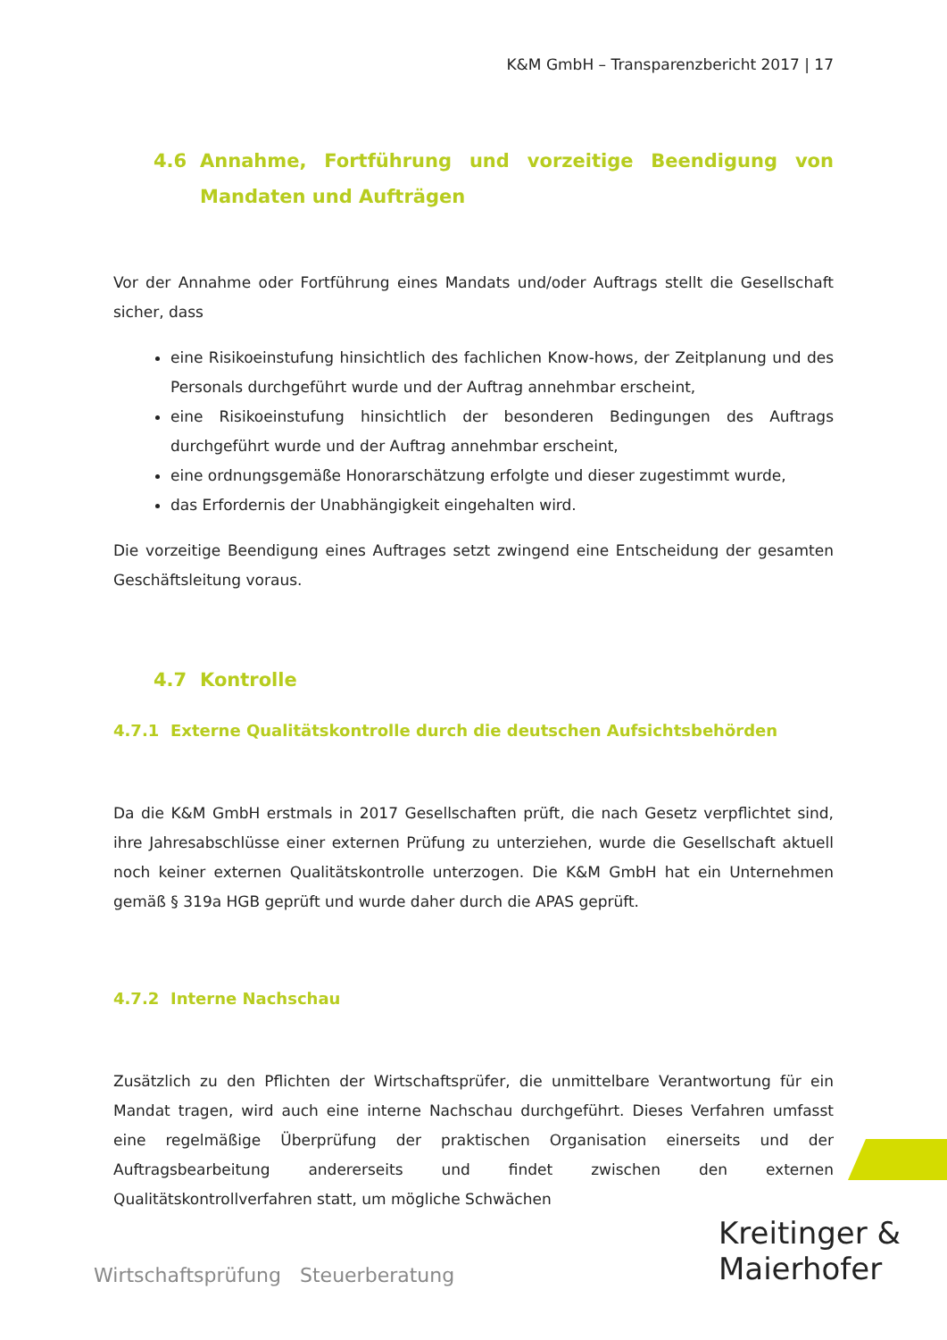K&M GmbH – Transparenzbericht 2017 | 17
4.6 Annahme, Fortführung und vorzeitige Beendigung von Mandaten und Aufträgen
Vor der Annahme oder Fortführung eines Mandats und/oder Auftrags stellt die Gesellschaft sicher, dass
eine Risikoeinstufung hinsichtlich des fachlichen Know-hows, der Zeitplanung und des Personals durchgeführt wurde und der Auftrag annehmbar erscheint,
eine Risikoeinstufung hinsichtlich der besonderen Bedingungen des Auftrags durchgeführt wurde und der Auftrag annehmbar erscheint,
eine ordnungsgemäße Honorarschätzung erfolgte und dieser zugestimmt wurde,
das Erfordernis der Unabhängigkeit eingehalten wird.
Die vorzeitige Beendigung eines Auftrages setzt zwingend eine Entscheidung der gesamten Geschäftsleitung voraus.
4.7 Kontrolle
4.7.1 Externe Qualitätskontrolle durch die deutschen Aufsichtsbehörden
Da die K&M GmbH erstmals in 2017 Gesellschaften prüft, die nach Gesetz verpflichtet sind, ihre Jahresabschlüsse einer externen Prüfung zu unterziehen, wurde die Gesellschaft aktuell noch keiner externen Qualitätskontrolle unterzogen. Die K&M GmbH hat ein Unternehmen gemäß § 319a HGB geprüft und wurde daher durch die APAS geprüft.
4.7.2 Interne Nachschau
Zusätzlich zu den Pflichten der Wirtschaftsprüfer, die unmittelbare Verantwortung für ein Mandat tragen, wird auch eine interne Nachschau durchgeführt. Dieses Verfahren umfasst eine regelmäßige Überprüfung der praktischen Organisation einerseits und der Auftragsbearbeitung andererseits und findet zwischen den externen Qualitätskontrollverfahren statt, um mögliche Schwächen
Wirtschaftsprüfung Steuerberatung
Kreitinger &
Maierhofer